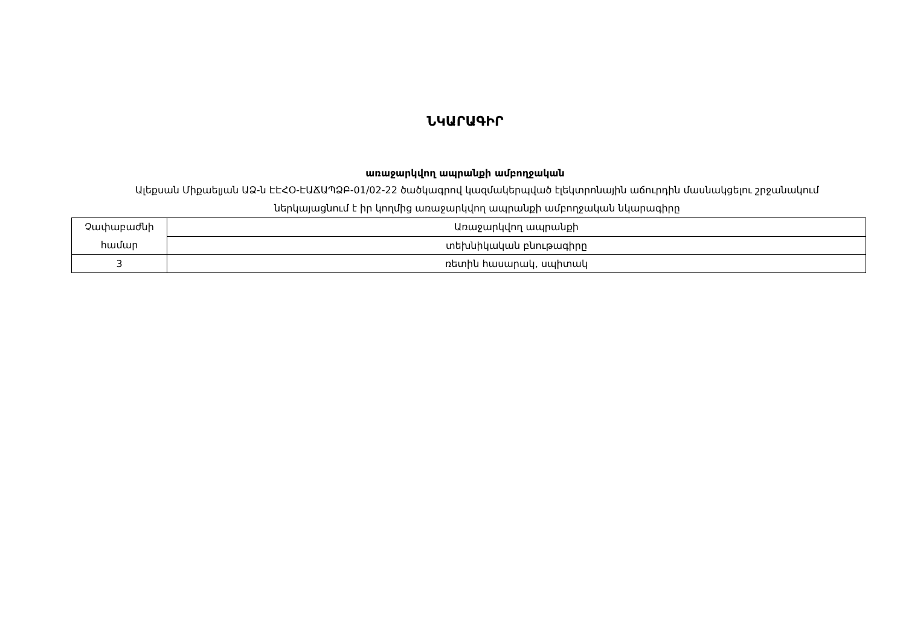ՆԿԱՐԱԳԻՐ
առաջարկվող ապրանքի ամբողջական
Ալեքսան Միքաելյան ԱՁ-ն ԷԷՀՕ-ԷԱՃԱՊՁԲ-01/02-22 ծածկագրով կազմակերպված էլեկտրոնային աճուրդին մասնակցելու շրջանակում ներկայացնում է իր կողմից առաջարկվող ապրանքի ամբողջական նկարագիրը
| Չափաբաժնի համար | Առաջարկվող ապրանքի |
| | տեխնիկական բնութագիրը |
| 3 | ռետին հասարակ, սպիտակ |